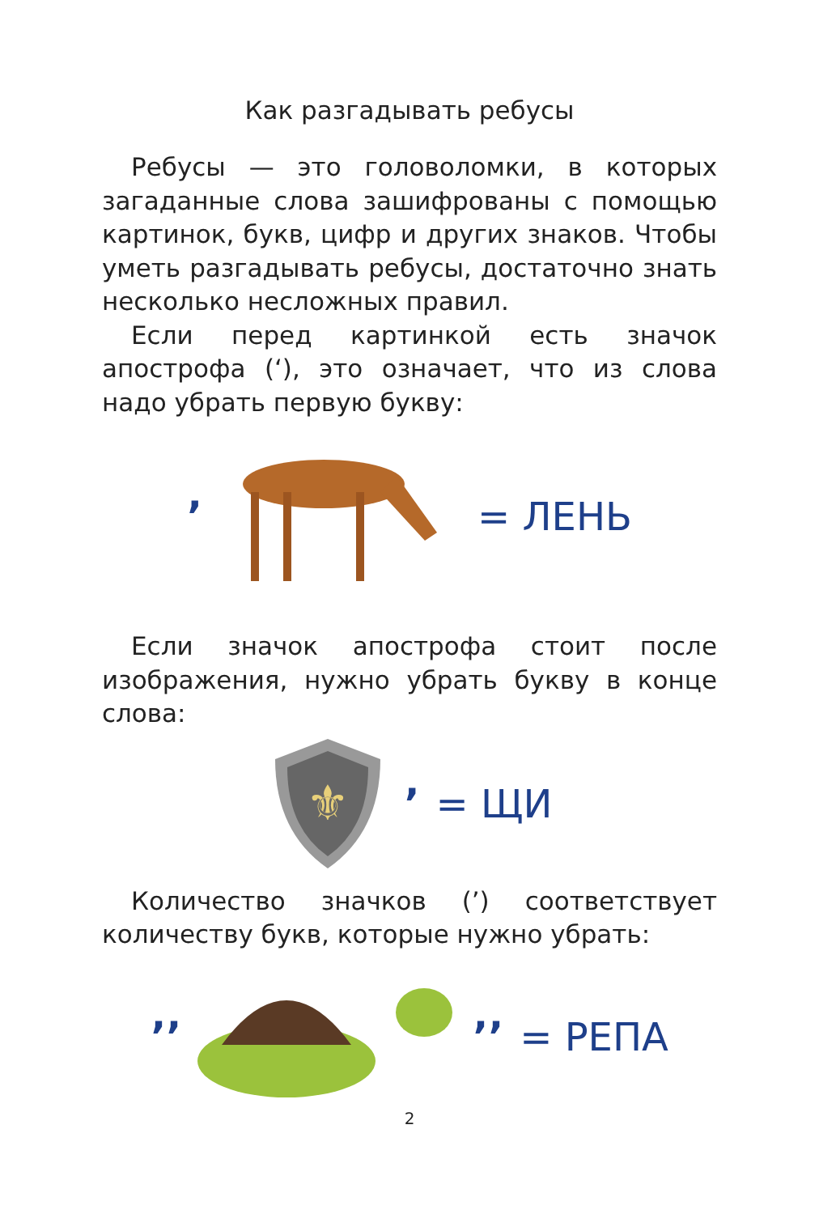Как разгадывать ребусы
Ребусы — это головоломки, в которых загаданные слова зашифрованы с помощью картинок, букв, цифр и других знаков. Чтобы уметь разгадывать ребусы, достаточно знать несколько несложных правил.
Если перед картинкой есть значок апострофа (‘), это означает, что из слова надо убрать первую букву:
’ = ЛЕНЬ
Если значок апострофа стоит после изображения, нужно убрать букву в конце слова:
⚜
’ = ЩИ
Количество значков (’) соответствует количеству букв, которые нужно убрать:
’’ ’’ = РЕПА
2